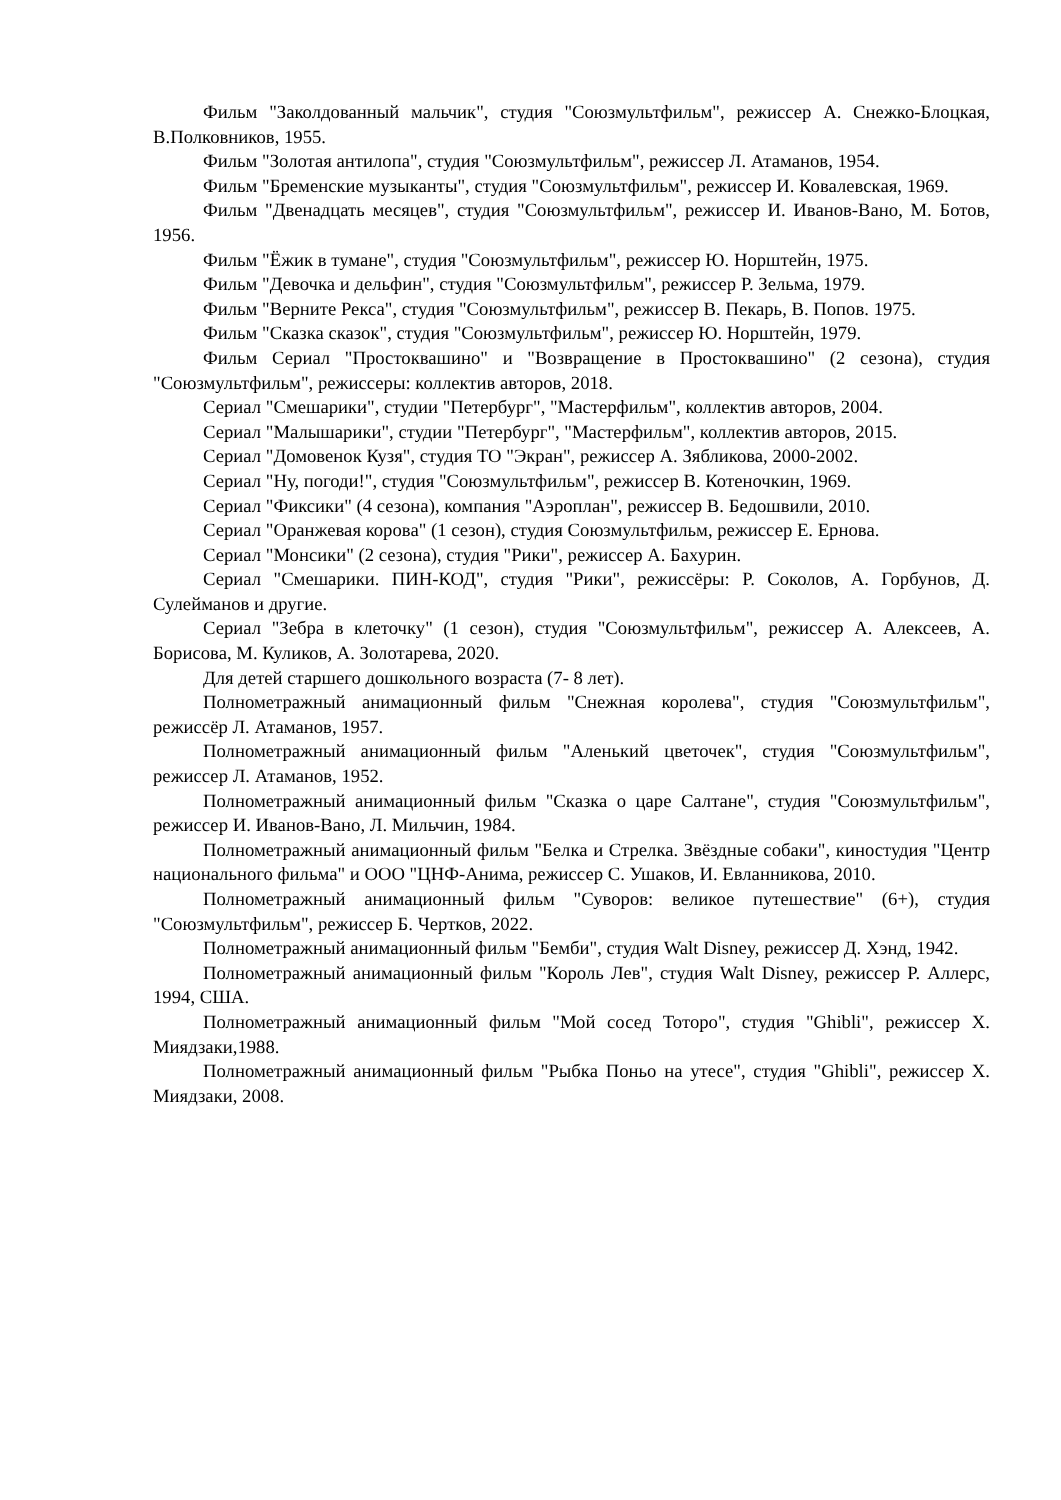Фильм "Заколдованный мальчик", студия "Союзмультфильм", режиссер А. Снежко-Блоцкая, В.Полковников, 1955.
Фильм "Золотая антилопа", студия "Союзмультфильм", режиссер Л. Атаманов, 1954.
Фильм "Бременские музыканты", студия "Союзмультфильм", режиссер И. Ковалевская, 1969.
Фильм "Двенадцать месяцев", студия "Союзмультфильм", режиссер И. Иванов-Вано, М. Ботов, 1956.
Фильм "Ёжик в тумане", студия "Союзмультфильм", режиссер Ю. Норштейн, 1975.
Фильм "Девочка и дельфин", студия "Союзмультфильм", режиссер Р. Зельма, 1979.
Фильм "Верните Рекса", студия "Союзмультфильм", режиссер В. Пекарь, В. Попов. 1975.
Фильм "Сказка сказок", студия "Союзмультфильм", режиссер Ю. Норштейн, 1979.
Фильм Сериал "Простоквашино" и "Возвращение в Простоквашино" (2 сезона), студия "Союзмультфильм", режиссеры: коллектив авторов, 2018.
Сериал "Смешарики", студии "Петербург", "Мастерфильм", коллектив авторов, 2004.
Сериал "Малышарики", студии "Петербург", "Мастерфильм", коллектив авторов, 2015.
Сериал "Домовенок Кузя", студия ТО "Экран", режиссер А. Зябликова, 2000-2002.
Сериал "Ну, погоди!", студия "Союзмультфильм", режиссер В. Котеночкин, 1969.
Сериал "Фиксики" (4 сезона), компания "Аэроплан", режиссер В. Бедошвили, 2010.
Сериал "Оранжевая корова" (1 сезон), студия Союзмультфильм, режиссер Е. Ернова.
Сериал "Монсики" (2 сезона), студия "Рики", режиссер А. Бахурин.
Сериал "Смешарики. ПИН-КОД", студия "Рики", режиссёры: Р. Соколов, А. Горбунов, Д. Сулейманов и другие.
Сериал "Зебра в клеточку" (1 сезон), студия "Союзмультфильм", режиссер А. Алексеев, А. Борисова, М. Куликов, А. Золотарева, 2020.
Для детей старшего дошкольного возраста (7- 8 лет).
Полнометражный анимационный фильм "Снежная королева", студия "Союзмультфильм", режиссёр Л. Атаманов, 1957.
Полнометражный анимационный фильм "Аленький цветочек", студия "Союзмультфильм", режиссер Л. Атаманов, 1952.
Полнометражный анимационный фильм "Сказка о царе Салтане", студия "Союзмультфильм", режиссер И. Иванов-Вано, Л. Мильчин, 1984.
Полнометражный анимационный фильм "Белка и Стрелка. Звёздные собаки", киностудия "Центр национального фильма" и ООО "ЦНФ-Анима, режиссер С. Ушаков, И. Евланникова, 2010.
Полнометражный анимационный фильм "Суворов: великое путешествие" (6+), студия "Союзмультфильм", режиссер Б. Чертков, 2022.
Полнометражный анимационный фильм "Бемби", студия Walt Disney, режиссер Д. Хэнд, 1942.
Полнометражный анимационный фильм "Король Лев", студия Walt Disney, режиссер Р. Аллерс, 1994, США.
Полнометражный анимационный фильм "Мой сосед Тоторо", студия "Ghibli", режиссер Х. Миядзаки,1988.
Полнометражный анимационный фильм "Рыбка Поньо на утесе", студия "Ghibli", режиссер Х. Миядзаки, 2008.